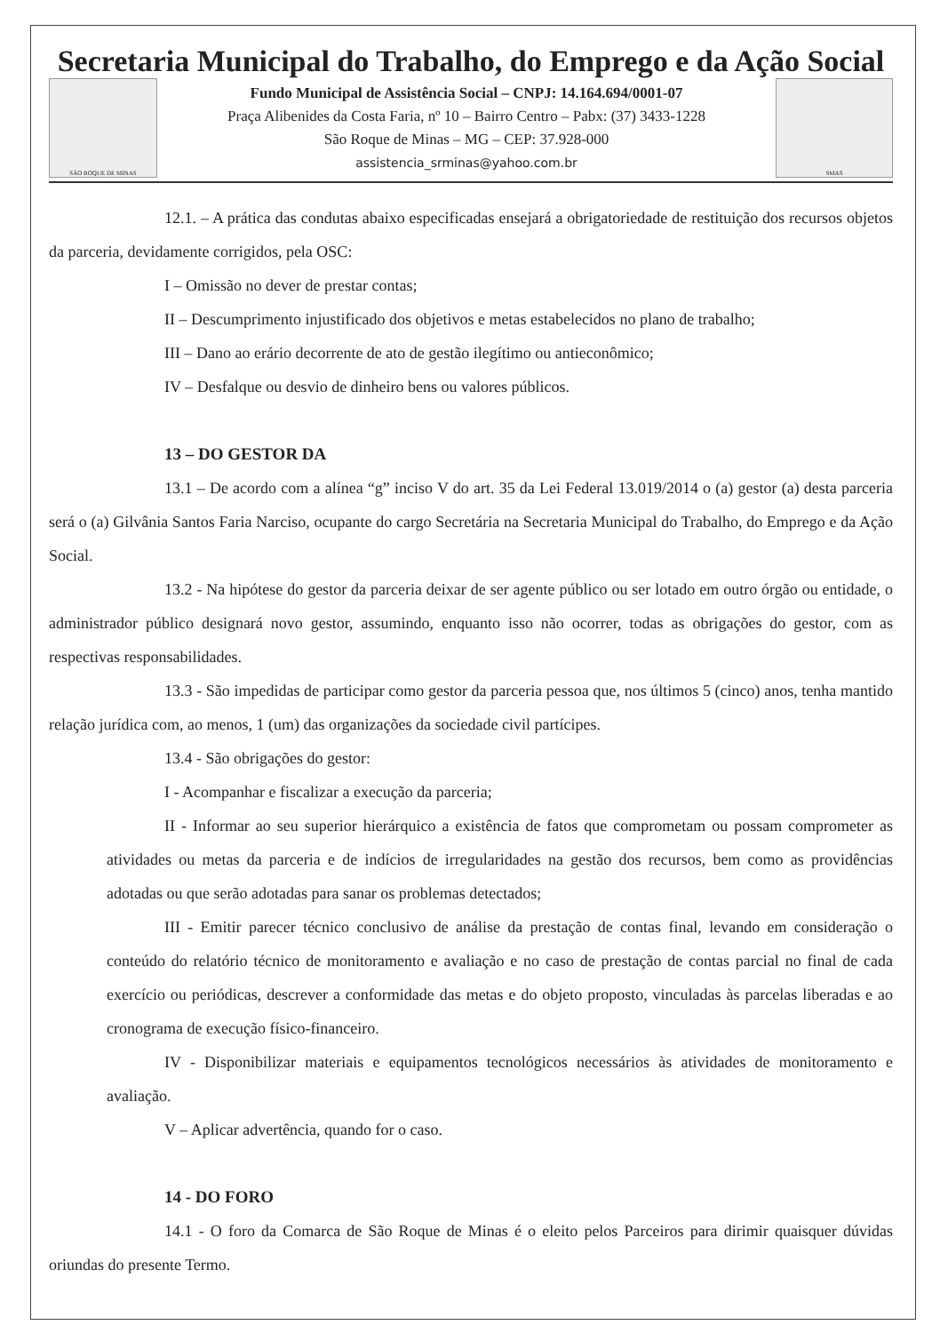Secretaria Municipal do Trabalho, do Emprego e da Ação Social
SÃO ROQUE DE MINAS
Fundo Municipal de Assistência Social – CNPJ: 14.164.694/0001-07
Praça Alibenides da Costa Faria, nº 10 – Bairro Centro – Pabx: (37) 3433-1228
São Roque de Minas – MG – CEP: 37.928-000
assistencia_srminas@yahoo.com.br
SMAS
12.1. – A prática das condutas abaixo especificadas ensejará a obrigatoriedade de restituição dos recursos objetos da parceria, devidamente corrigidos, pela OSC:
I – Omissão no dever de prestar contas;
II – Descumprimento injustificado dos objetivos e metas estabelecidos no plano de trabalho;
III – Dano ao erário decorrente de ato de gestão ilegítimo ou antieconômico;
IV – Desfalque ou desvio de dinheiro bens ou valores públicos.
13 – DO GESTOR DA
13.1 – De acordo com a alínea “g” inciso V do art. 35 da Lei Federal 13.019/2014 o (a) gestor (a) desta parceria será o (a) Gilvânia Santos Faria Narciso, ocupante do cargo Secretária na Secretaria Municipal do Trabalho, do Emprego e da Ação Social.
13.2 - Na hipótese do gestor da parceria deixar de ser agente público ou ser lotado em outro órgão ou entidade, o administrador público designará novo gestor, assumindo, enquanto isso não ocorrer, todas as obrigações do gestor, com as respectivas responsabilidades.
13.3 - São impedidas de participar como gestor da parceria pessoa que, nos últimos 5 (cinco) anos, tenha mantido relação jurídica com, ao menos, 1 (um) das organizações da sociedade civil partícipes.
13.4 - São obrigações do gestor:
I - Acompanhar e fiscalizar a execução da parceria;
II - Informar ao seu superior hierárquico a existência de fatos que comprometam ou possam comprometer as atividades ou metas da parceria e de indícios de irregularidades na gestão dos recursos, bem como as providências adotadas ou que serão adotadas para sanar os problemas detectados;
III - Emitir parecer técnico conclusivo de análise da prestação de contas final, levando em consideração o conteúdo do relatório técnico de monitoramento e avaliação e no caso de prestação de contas parcial no final de cada exercício ou periódicas, descrever a conformidade das metas e do objeto proposto, vinculadas às parcelas liberadas e ao cronograma de execução físico-financeiro.
IV - Disponibilizar materiais e equipamentos tecnológicos necessários às atividades de monitoramento e avaliação.
V – Aplicar advertência, quando for o caso.
14 - DO FORO
14.1 - O foro da Comarca de São Roque de Minas é o eleito pelos Parceiros para dirimir quaisquer dúvidas oriundas do presente Termo.